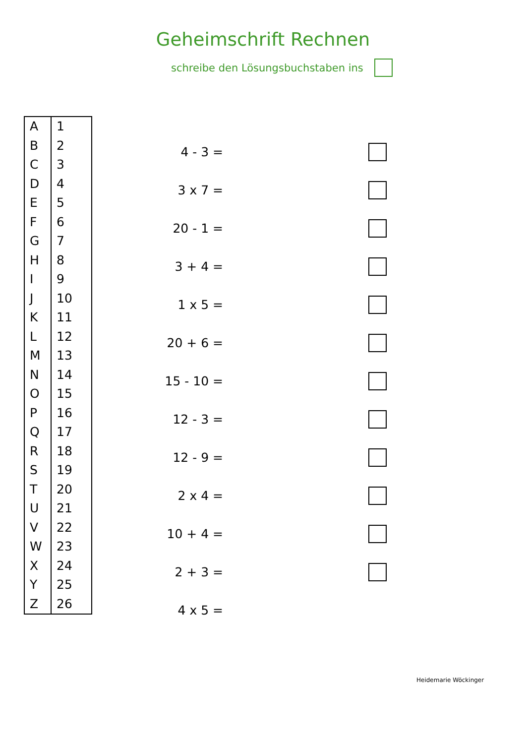Geheimschrift Rechnen
schreibe den Lösungsbuchstaben ins
| A | 1 |
| B | 2 |
| C | 3 |
| D | 4 |
| E | 5 |
| F | 6 |
| G | 7 |
| H | 8 |
| I | 9 |
| J | 10 |
| K | 11 |
| L | 12 |
| M | 13 |
| N | 14 |
| O | 15 |
| P | 16 |
| Q | 17 |
| R | 18 |
| S | 19 |
| T | 20 |
| U | 21 |
| V | 22 |
| W | 23 |
| X | 24 |
| Y | 25 |
| Z | 26 |
4 - 3 =
3 x 7 =
20 - 1 =
3 + 4 =
1 x 5 =
20 + 6 =
15 - 10 =
12 - 3 =
12 - 9 =
2 x 4 =
10 + 4 =
2 + 3 =
4 x 5 =
Heidemarie Wöckinger